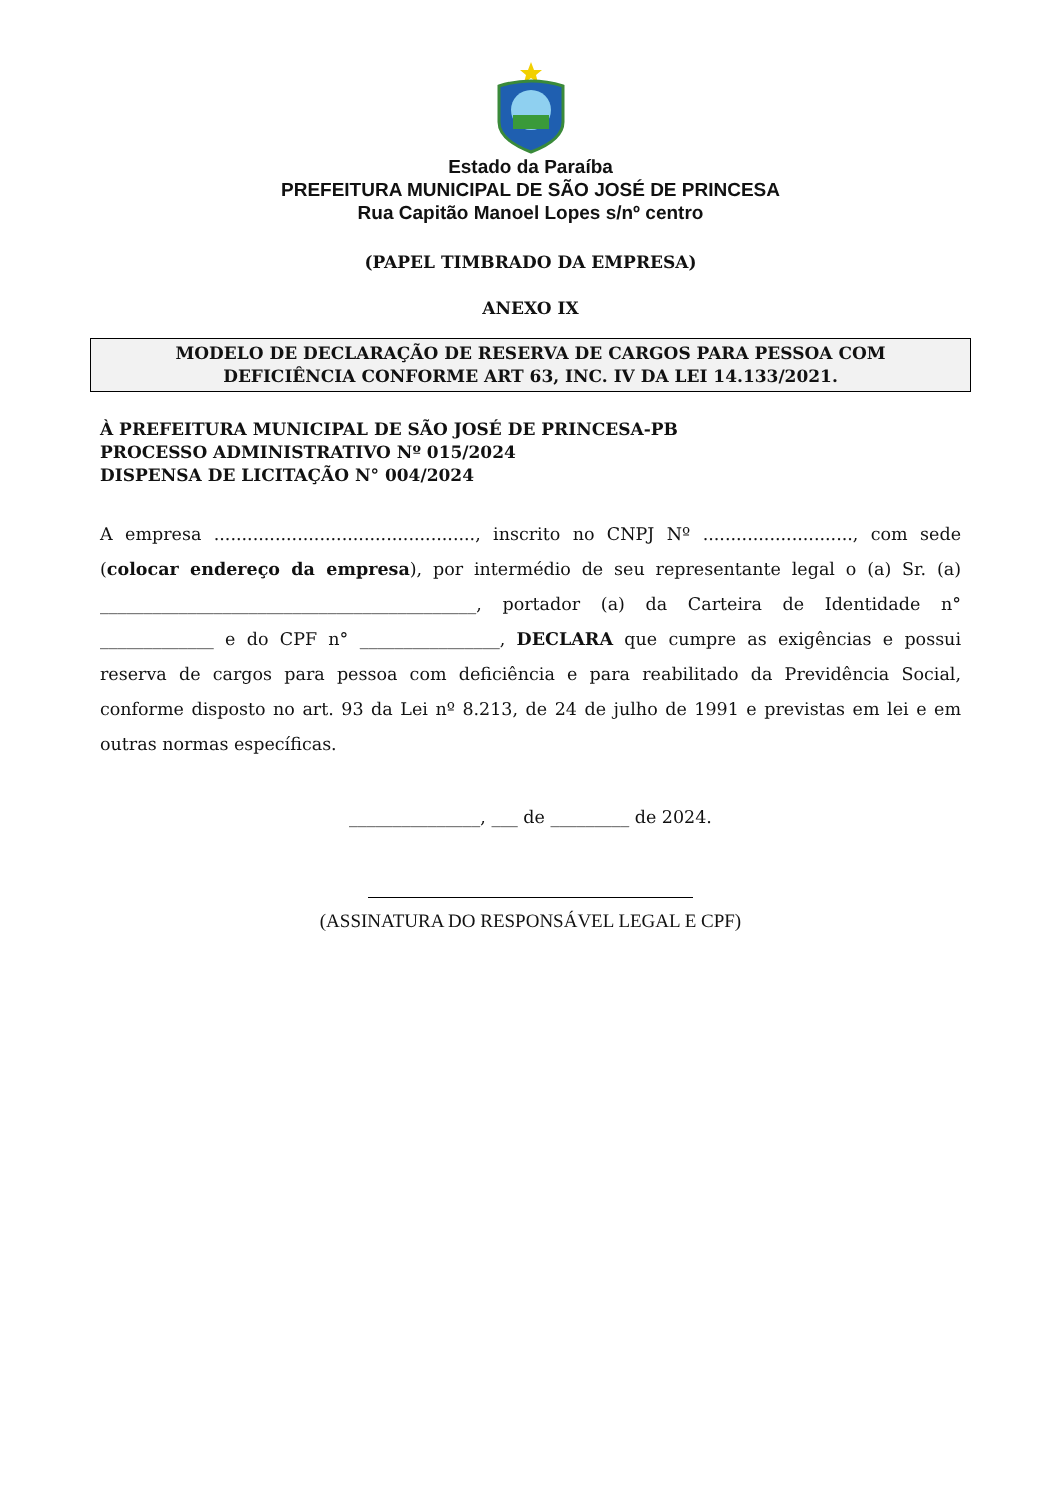Estado da Paraíba
PREFEITURA MUNICIPAL DE SÃO JOSÉ DE PRINCESA
Rua Capitão Manoel Lopes s/nº centro
(PAPEL TIMBRADO DA EMPRESA)
ANEXO IX
MODELO DE DECLARAÇÃO DE RESERVA DE CARGOS PARA PESSOA COM
DEFICIÊNCIA CONFORME ART 63, INC. IV DA LEI 14.133/2021.
À PREFEITURA MUNICIPAL DE SÃO JOSÉ DE PRINCESA-PB
PROCESSO ADMINISTRATIVO Nº 015/2024
DISPENSA DE LICITAÇÃO N° 004/2024
A empresa ..............................................., inscrito no CNPJ Nº ..........................., com sede (colocar endereço da empresa), por intermédio de seu representante legal o (a) Sr. (a) ___________________________________________, portador (a) da Carteira de Identidade n° _____________ e do CPF n° ________________, DECLARA que cumpre as exigências e possui reserva de cargos para pessoa com deficiência e para reabilitado da Previdência Social, conforme disposto no art. 93 da Lei nº 8.213, de 24 de julho de 1991 e previstas em lei e em outras normas específicas.
_______________, ___ de _________ de 2024.
(ASSINATURA DO RESPONSÁVEL LEGAL E CPF)